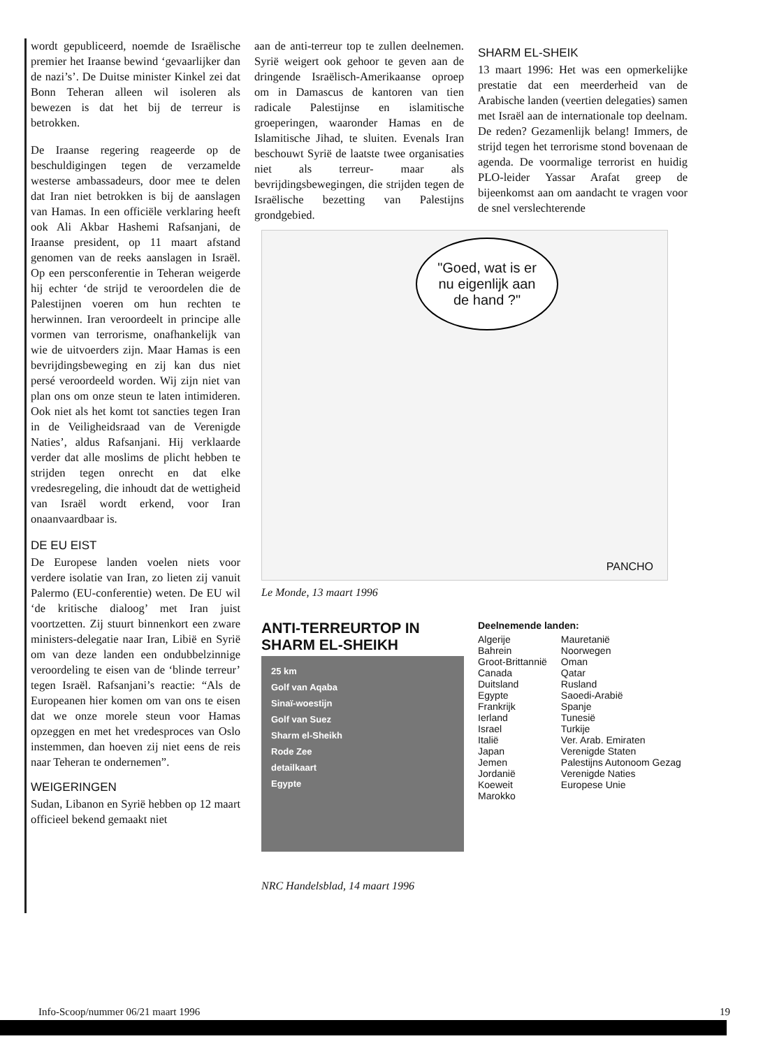wordt gepubliceerd, noemde de Israëlische premier het Iraanse bewind ‘gevaarlijker dan de nazi’s’. De Duitse minister Kinkel zei dat Bonn Teheran alleen wil isoleren als bewezen is dat het bij de terreur is betrokken.
De Iraanse regering reageerde op de beschuldigingen tegen de verzamelde westerse ambassadeurs, door mee te delen dat Iran niet betrokken is bij de aanslagen van Hamas. In een officiële verklaring heeft ook Ali Akbar Hashemi Rafsanjani, de Iraanse president, op 11 maart afstand genomen van de reeks aanslagen in Israël. Op een persconferentie in Teheran weigerde hij echter ‘de strijd te veroordelen die de Palestijnen voeren om hun rechten te herwinnen. Iran veroordeelt in principe alle vormen van terrorisme, onafhankelijk van wie de uitvoerders zijn. Maar Hamas is een bevrijdingsbeweging en zij kan dus niet persé veroordeeld worden. Wij zijn niet van plan ons om onze steun te laten intimideren. Ook niet als het komt tot sancties tegen Iran in de Veiligheidsraad van de Verenigde Naties’, aldus Rafsanjani. Hij verklaarde verder dat alle moslims de plicht hebben te strijden tegen onrecht en dat elke vredesregeling, die inhoudt dat de wettigheid van Israël wordt erkend, voor Iran onaanvaardbaar is.
DE EU EIST
De Europese landen voelen niets voor verdere isolatie van Iran, zo lieten zij vanuit Palermo (EU-conferentie) weten. De EU wil ‘de kritische dialoog’ met Iran juist voortzetten. Zij stuurt binnenkort een zware ministers-delegatie naar Iran, Libië en Syrië om van deze landen een ondubbelzinnige veroordeling te eisen van de ‘blinde terreur’ tegen Israël. Rafsanjani’s reactie: “Als de Europeanen hier komen om van ons te eisen dat we onze morele steun voor Hamas opzeggen en met het vredesproces van Oslo instemmen, dan hoeven zij niet eens de reis naar Teheran te ondernemen”.
WEIGERINGEN
Sudan, Libanon en Syrië hebben op 12 maart officieel bekend gemaakt niet
aan de anti-terreur top te zullen deelnemen. Syrië weigert ook gehoor te geven aan de dringende Israëlisch-Amerikaanse oproep om in Damascus de kantoren van tien radicale Palestijnse en islamitische groeperingen, waaronder Hamas en de Islamitische Jihad, te sluiten. Evenals Iran beschouwt Syrië de laatste twee organisaties niet als terreur- maar als bevrijdingsbewegingen, die strijden tegen de Israëlische bezetting van Palestijns grondgebied.
SHARM EL-SHEIK
13 maart 1996: Het was een opmerkelijke prestatie dat een meerderheid van de Arabische landen (veertien delegaties) samen met Israël aan de internationale top deelnam. De reden? Gezamenlijk belang! Immers, de strijd tegen het terrorisme stond bovenaan de agenda. De voormalige terrorist en huidig PLO-leider Yassar Arafat greep de bijeenkomst aan om aandacht te vragen voor de snel verslechterende
"Goed, wat is er nu eigenlijk aan de hand ?"
PANCHO
Le Monde, 13 maart 1996
ANTI-TERREURTOP IN
SHARM EL-SHEIKH
25 km
Golf van Aqaba
Sinaï-woestijn
Golf van Suez
Sharm el-Sheikh
Rode Zee
detailkaart
Egypte
NRC Handelsblad, 14 maart 1996
Deelnemende landen:
Algerije
Bahrein
Groot-Brittannië
Canada
Duitsland
Egypte
Frankrijk
Ierland
Israel
Italië
Japan
Jemen
Jordanië
Koeweit
Marokko
Mauretanië
Noorwegen
Oman
Qatar
Rusland
Saoedi-Arabië
Spanje
Tunesië
Turkije
Ver. Arab. Emiraten
Verenigde Staten
Palestijns Autonoom Gezag
Verenigde Naties
Europese Unie
Info-Scoop/nummer 06/21 maart 1996 19